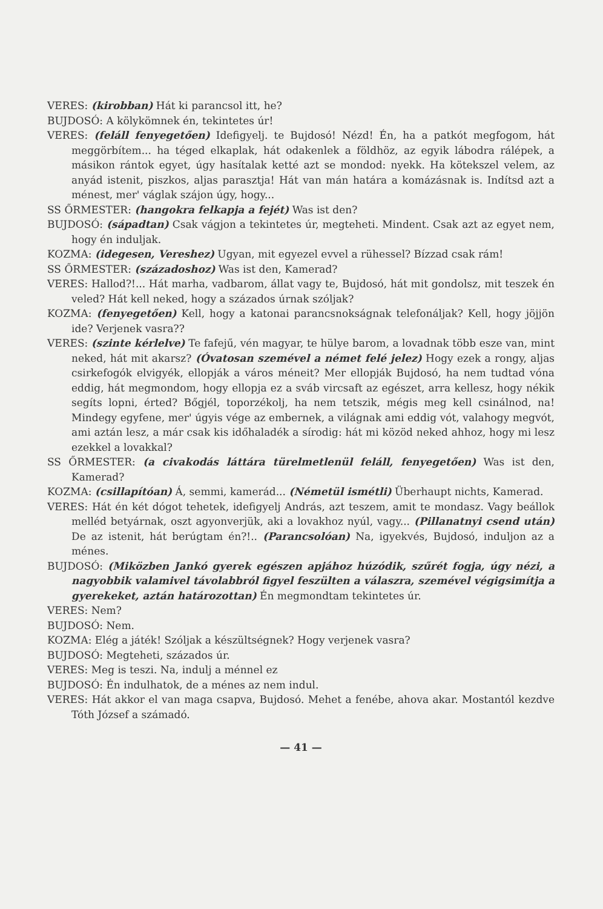VERES: (kirobban) Hát ki parancsol itt, he?
BUJDOSÓ: A kölykömnek én, tekintetes úr!
VERES: (feláll fenyegetően) Idefigyelj. te Bujdosó! Nézd! Én, ha a patkót megfogom, hát meggörbítem... ha téged elkaplak, hát odakenlek a földhöz, az egyik lábodra rálépek, a másikon rántok egyet, úgy hasítalak ketté azt se mondod: nyekk. Ha kötekszel velem, az anyád istenit, piszkos, aljas parasztja! Hát van mán határa a komázásnak is. Indítsd azt a ménest, mer' váglak szájon úgy, hogy...
SS ŐRMESTER: (hangokra felkapja a fejét) Was ist den?
BUJDOSÓ: (sápadtan) Csak vágjon a tekintetes úr, megteheti. Mindent. Csak azt az egyet nem, hogy én induljak.
KOZMA: (idegesen, Vereshez) Ugyan, mit egyezel evvel a rühessel? Bízzad csak rám!
SS ŐRMESTER: (századoshoz) Was ist den, Kamerad?
VERES: Hallod?!... Hát marha, vadbarom, állat vagy te, Bujdosó, hát mit gondolsz, mit teszek én veled? Hát kell neked, hogy a százados úrnak szóljak?
KOZMA: (fenyegetően) Kell, hogy a katonai parancsnokságnak telefonáljak? Kell, hogy jöjjön ide? Verjenek vasra??
VERES: (szinte kérlelve) Te fafejű, vén magyar, te hülye barom, a lovadnak több esze van, mint neked, hát mit akarsz? (Óvatosan szemével a német felé jelez) Hogy ezek a rongy, aljas csirkefogók elvigyék, ellopják a város méneit? Mer ellopják Bujdosó, ha nem tudtad vóna eddig, hát megmondom, hogy ellopja ez a sváb vircsaft az egészet, arra kellesz, hogy nékik segíts lopni, érted? Bőgjél, toporzékolj, ha nem tetszik, mégis meg kell csinálnod, na! Mindegy egyfene, mer' úgyis vége az embernek, a világnak ami eddig vót, valahogy megvót, ami aztán lesz, a már csak kis időhaladék a sírodig: hát mi közöd neked ahhoz, hogy mi lesz ezekkel a lovakkal?
SS ŐRMESTER: (a civakodás láttára türelmetlenül feláll, fenyegetően) Was ist den, Kamerad?
KOZMA: (csillapítóan) Á, semmi, kamerád... (Németül ismétli) Überhaupt nichts, Kamerad.
VERES: Hát én két dógot tehetek, idefigyelj András, azt teszem, amit te mondasz. Vagy beállok melléd betyárnak, oszt agyonverjük, aki a lovakhoz nyúl, vagy... (Pillanatnyi csend után) De az istenit, hát berúgtam én?!.. (Parancsolóan) Na, igyekvés, Bujdosó, induljon az a ménes.
BUJDOSÓ: (Miközben Jankó gyerek egészen apjához húzódik, szűrét fogja, úgy nézi, a nagyobbik valamivel távolabbról figyel feszülten a válaszra, szemével végigsimítja a gyerekeket, aztán határozottan) Én megmondtam tekintetes úr.
VERES: Nem?
BUJDOSÓ: Nem.
KOZMA: Elég a játék! Szóljak a készültségnek? Hogy verjenek vasra?
BUJDOSÓ: Megteheti, százados úr.
VERES: Meg is teszi. Na, indulj a ménnel ez
BUJDOSÓ: Én indulhatok, de a ménes az nem indul.
VERES: Hát akkor el van maga csapva, Bujdosó. Mehet a fenébe, ahova akar. Mostantól kezdve Tóth József a számadó.
— 41 —